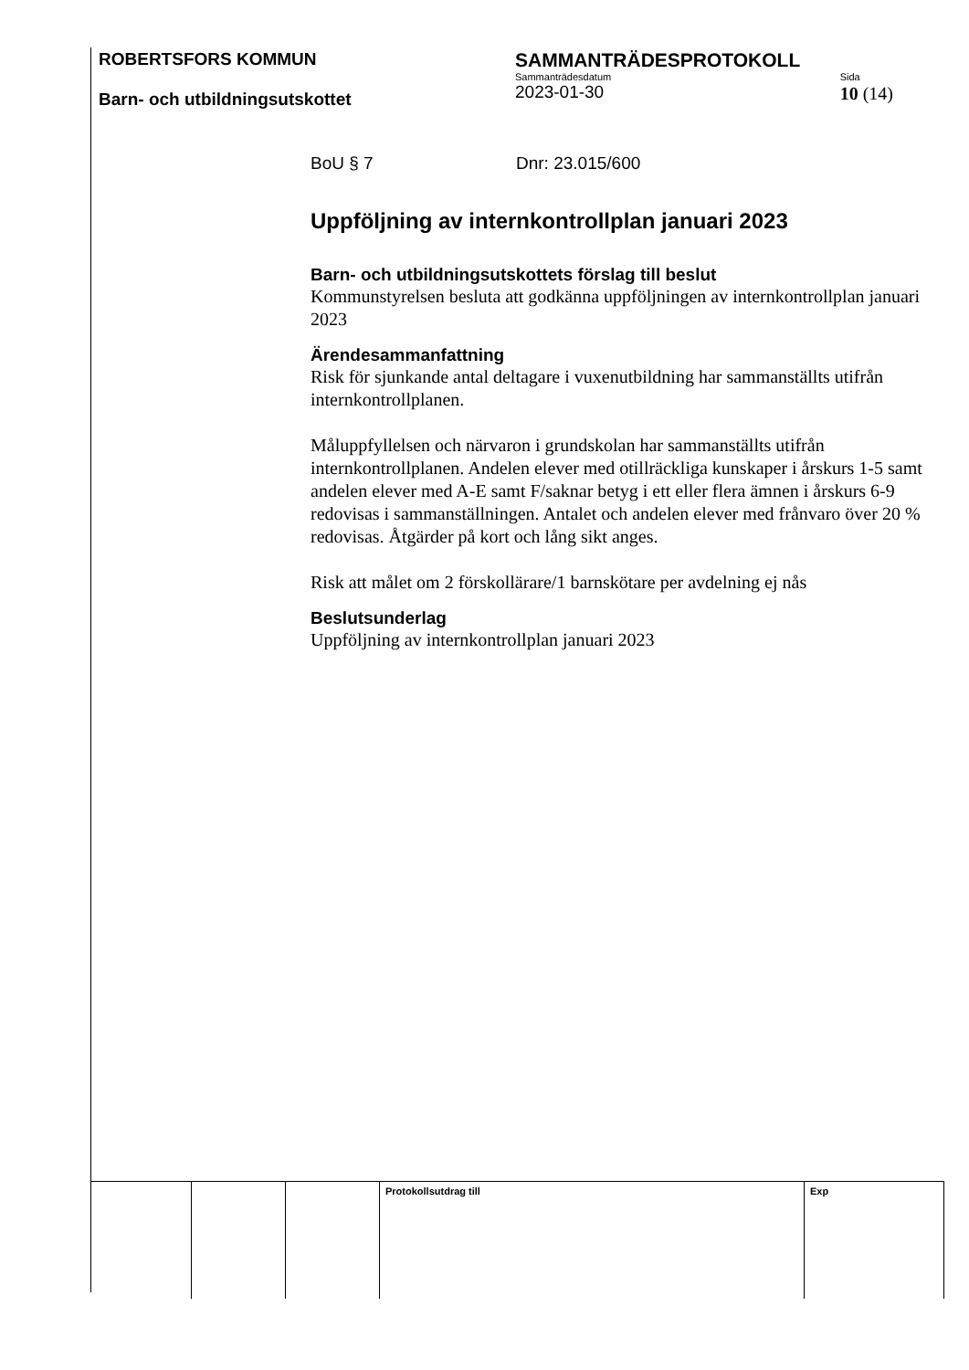ROBERTSFORS KOMMUN
Barn- och utbildningsutskottet
SAMMANTRÄDESPROTOKOLL
Sammanträdesdatum
2023-01-30
Sida
10 (14)
BoU § 7 Dnr: 23.015/600
Uppföljning av internkontrollplan januari 2023
Barn- och utbildningsutskottets förslag till beslut
Kommunstyrelsen besluta att godkänna uppföljningen av internkontrollplan januari 2023
Ärendesammanfattning
Risk för sjunkande antal deltagare i vuxenutbildning har sammanställts utifrån internkontrollplanen.
Måluppfyllelsen och närvaron i grundskolan har sammanställts utifrån internkontrollplanen. Andelen elever med otillräckliga kunskaper i årskurs 1-5 samt andelen elever med A-E samt F/saknar betyg i ett eller flera ämnen i årskurs 6-9 redovisas i sammanställningen. Antalet och andelen elever med frånvaro över 20 % redovisas. Åtgärder på kort och lång sikt anges.
Risk att målet om 2 förskollärare/1 barnskötare per avdelning ej nås
Beslutsunderlag
Uppföljning av internkontrollplan januari 2023
| | | | Protokollsutdrag till | Exp |